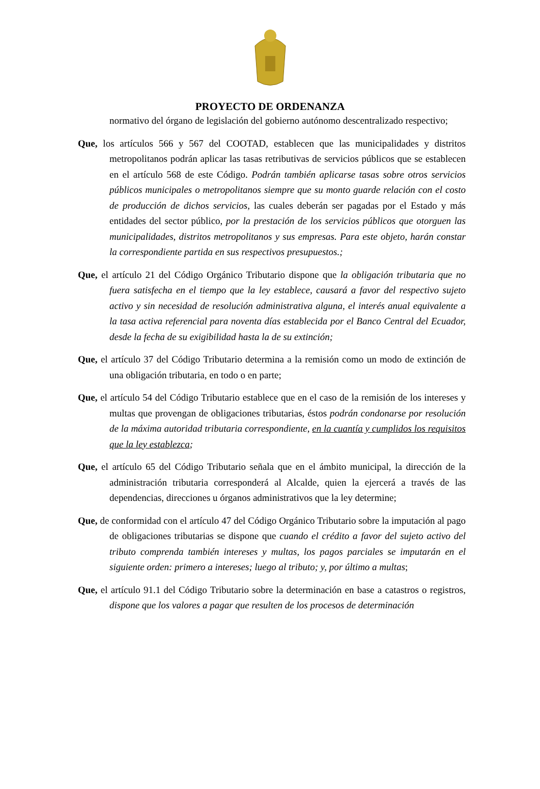PROYECTO DE ORDENANZA
normativo del órgano de legislación del gobierno autónomo descentralizado respectivo;
Que, los artículos 566 y 567 del COOTAD, establecen que las municipalidades y distritos metropolitanos podrán aplicar las tasas retributivas de servicios públicos que se establecen en el artículo 568 de este Código. Podrán también aplicarse tasas sobre otros servicios públicos municipales o metropolitanos siempre que su monto guarde relación con el costo de producción de dichos servicios, las cuales deberán ser pagadas por el Estado y más entidades del sector público, por la prestación de los servicios públicos que otorguen las municipalidades, distritos metropolitanos y sus empresas. Para este objeto, harán constar la correspondiente partida en sus respectivos presupuestos.;
Que, el artículo 21 del Código Orgánico Tributario dispone que la obligación tributaria que no fuera satisfecha en el tiempo que la ley establece, causará a favor del respectivo sujeto activo y sin necesidad de resolución administrativa alguna, el interés anual equivalente a la tasa activa referencial para noventa días establecida por el Banco Central del Ecuador, desde la fecha de su exigibilidad hasta la de su extinción;
Que, el artículo 37 del Código Tributario determina a la remisión como un modo de extinción de una obligación tributaria, en todo o en parte;
Que, el artículo 54 del Código Tributario establece que en el caso de la remisión de los intereses y multas que provengan de obligaciones tributarias, éstos podrán condonarse por resolución de la máxima autoridad tributaria correspondiente, en la cuantía y cumplidos los requisitos que la ley establezca;
Que, el artículo 65 del Código Tributario señala que en el ámbito municipal, la dirección de la administración tributaria corresponderá al Alcalde, quien la ejercerá a través de las dependencias, direcciones u órganos administrativos que la ley determine;
Que, de conformidad con el artículo 47 del Código Orgánico Tributario sobre la imputación al pago de obligaciones tributarias se dispone que cuando el crédito a favor del sujeto activo del tributo comprenda también intereses y multas, los pagos parciales se imputarán en el siguiente orden: primero a intereses; luego al tributo; y, por último a multas;
Que, el artículo 91.1 del Código Tributario sobre la determinación en base a catastros o registros, dispone que los valores a pagar que resulten de los procesos de determinación